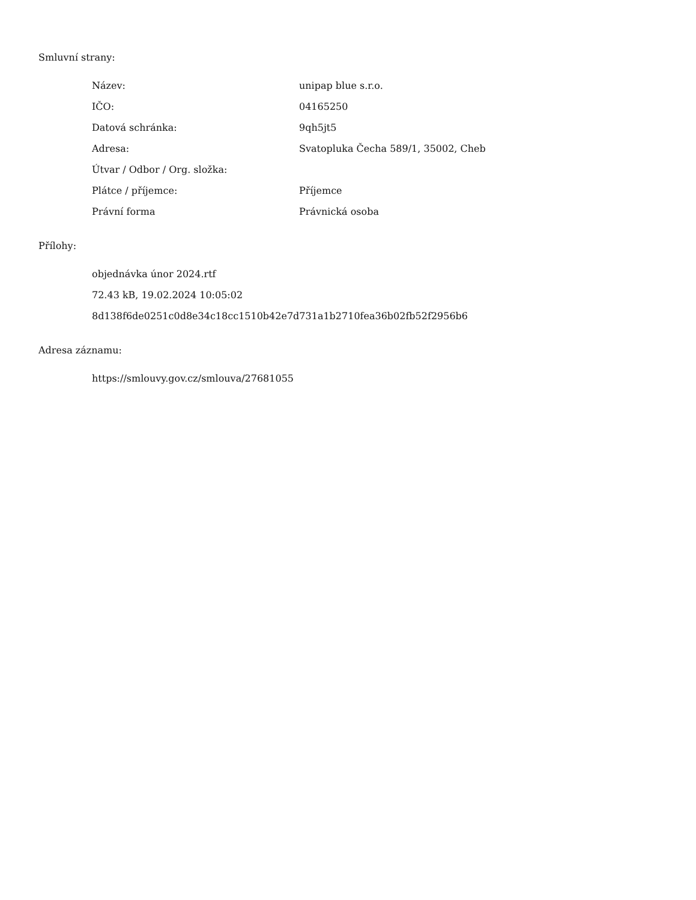Smluvní strany:
| Název: | unipap blue s.r.o. |
| IČO: | 04165250 |
| Datová schránka: | 9qh5jt5 |
| Adresa: | Svatopluka Čecha 589/1, 35002, Cheb |
| Útvar / Odbor / Org. složka: | |
| Plátce / příjemce: | Příjemce |
| Právní forma | Právnická osoba |
Přílohy:
objednávka únor 2024.rtf
72.43 kB, 19.02.2024 10:05:02
8d138f6de0251c0d8e34c18cc1510b42e7d731a1b2710fea36b02fb52f2956b6
Adresa záznamu:
https://smlouvy.gov.cz/smlouva/27681055